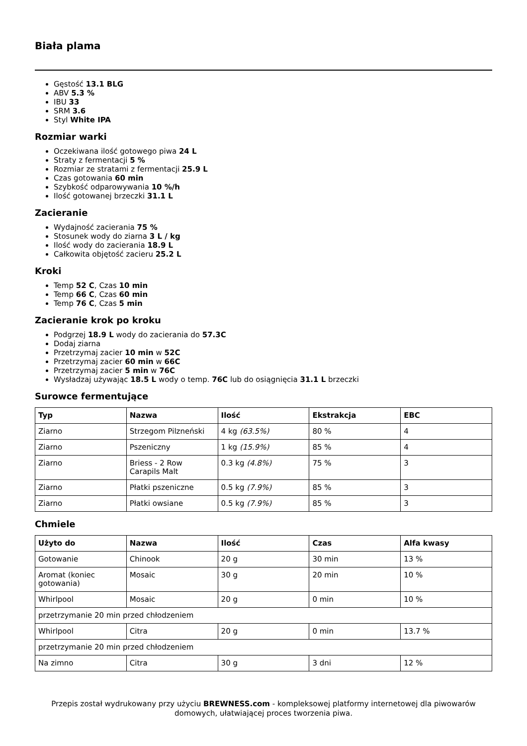Biała plama
Gęstość 13.1 BLG
ABV 5.3 %
IBU 33
SRM 3.6
Styl White IPA
Rozmiar warki
Oczekiwana ilość gotowego piwa 24 L
Straty z fermentacji 5 %
Rozmiar ze stratami z fermentacji 25.9 L
Czas gotowania 60 min
Szybkość odparowywania 10 %/h
Ilość gotowanej brzeczki 31.1 L
Zacieranie
Wydajność zacierania 75 %
Stosunek wody do ziarna 3 L / kg
Ilość wody do zacierania 18.9 L
Całkowita objętość zacieru 25.2 L
Kroki
Temp 52 C, Czas 10 min
Temp 66 C, Czas 60 min
Temp 76 C, Czas 5 min
Zacieranie krok po kroku
Podgrzej 18.9 L wody do zacierania do 57.3C
Dodaj ziarna
Przetrzymaj zacier 10 min w 52C
Przetrzymaj zacier 60 min w 66C
Przetrzymaj zacier 5 min w 76C
Wysładzaj używając 18.5 L wody o temp. 76C lub do osiągnięcia 31.1 L brzeczki
Surowce fermentujące
| Typ | Nazwa | Ilość | Ekstrakcja | EBC |
| --- | --- | --- | --- | --- |
| Ziarno | Strzegom Pilzneński | 4 kg (63.5%) | 80 % | 4 |
| Ziarno | Pszeniczny | 1 kg (15.9%) | 85 % | 4 |
| Ziarno | Briess - 2 Row Carapils Malt | 0.3 kg (4.8%) | 75 % | 3 |
| Ziarno | Płatki pszeniczne | 0.5 kg (7.9%) | 85 % | 3 |
| Ziarno | Płatki owsiane | 0.5 kg (7.9%) | 85 % | 3 |
Chmiele
| Użyto do | Nazwa | Ilość | Czas | Alfa kwasy |
| --- | --- | --- | --- | --- |
| Gotowanie | Chinook | 20 g | 30 min | 13 % |
| Aromat (koniec gotowania) | Mosaic | 30 g | 20 min | 10 % |
| Whirlpool | Mosaic | 20 g | 0 min | 10 % |
| przetrzymanie 20 min przed chłodzeniem | | | | |
| Whirlpool | Citra | 20 g | 0 min | 13.7 % |
| przetrzymanie 20 min przed chłodzeniem | | | | |
| Na zimno | Citra | 30 g | 3 dni | 12 % |
Przepis został wydrukowany przy użyciu BREWNESS.com - kompleksowej platformy internetowej dla piwowarów domowych, ułatwiającej proces tworzenia piwa.